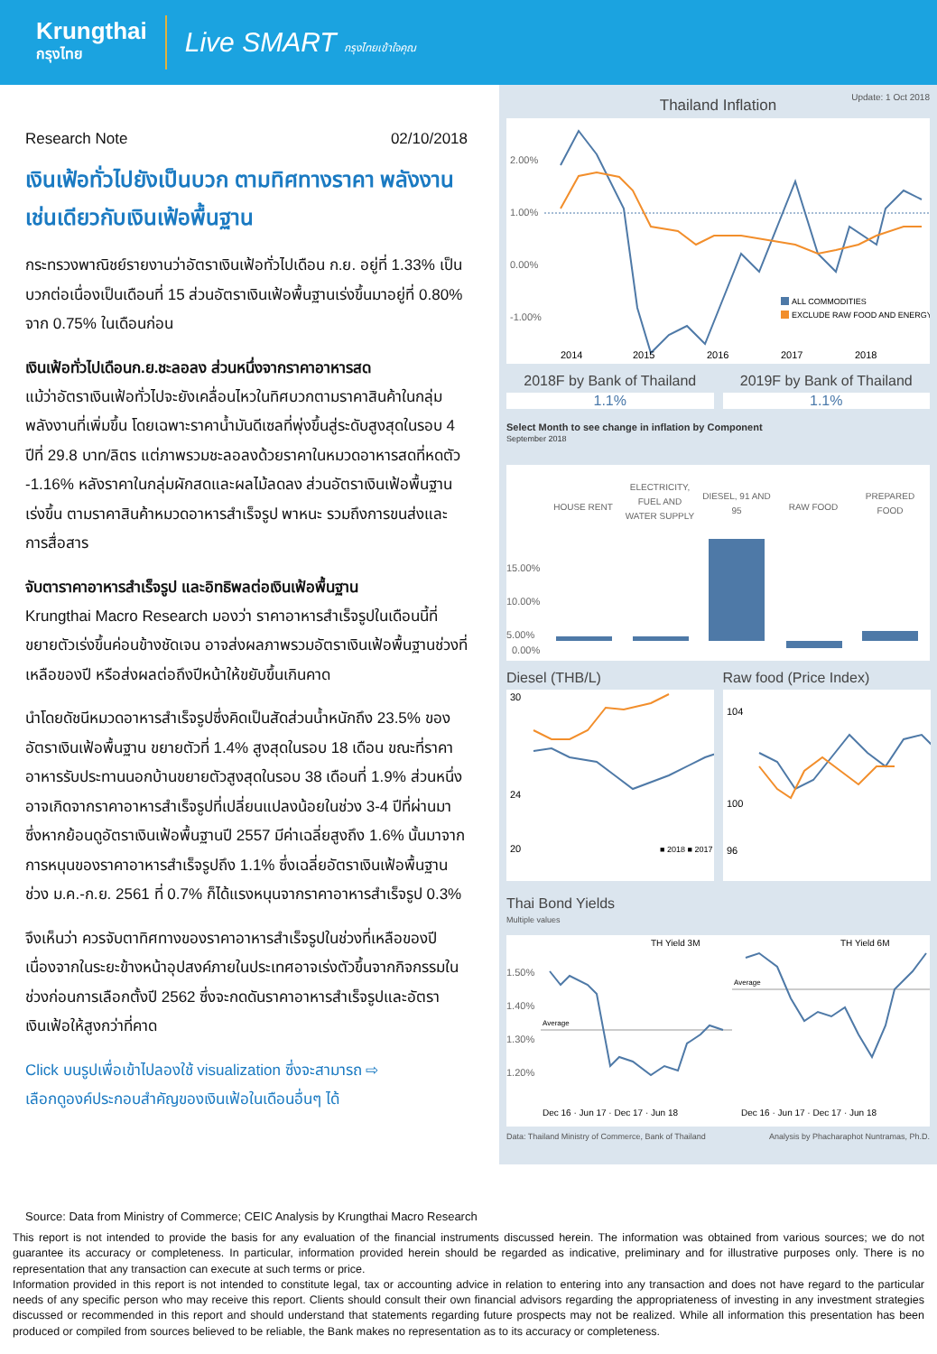Krungthai
กรุงไทย
Live SMART กรุงไทยเข้าใจคุณ
Research Note 02/10/2018
เงินเฟ้อทั่วไปยังเป็นบวก ตามทิศทางราคา พลังงาน เช่นเดียวกับเงินเฟ้อพื้นฐาน
กระทรวงพาณิชย์รายงานว่าอัตราเงินเฟ้อทั่วไปเดือน ก.ย. อยู่ที่ 1.33% เป็นบวกต่อเนื่องเป็นเดือนที่ 15 ส่วนอัตราเงินเฟ้อพื้นฐานเร่งขึ้นมาอยู่ที่ 0.80% จาก 0.75% ในเดือนก่อน
เงินเฟ้อทั่วไปเดือนก.ย.ชะลอลง ส่วนหนึ่งจากราคาอาหารสด
แม้ว่าอัตราเงินเฟ้อทั่วไปจะยังเคลื่อนไหวในทิศบวกตามราคาสินค้าในกลุ่มพลังงานที่เพิ่มขึ้น โดยเฉพาะราคาน้ำมันดีเซลที่พุ่งขึ้นสู่ระดับสูงสุดในรอบ 4 ปีที่ 29.8 บาท/ลิตร แต่ภาพรวมชะลอลงด้วยราคาในหมวดอาหารสดที่หดตัว -1.16% หลังราคาในกลุ่มผักสดและผลไม้ลดลง ส่วนอัตราเงินเฟ้อพื้นฐานเร่งขึ้น ตามราคาสินค้าหมวดอาหารสำเร็จรูป พาหนะ รวมถึงการขนส่งและการสื่อสาร
จับตาราคาอาหารสำเร็จรูป และอิทธิพลต่อเงินเฟ้อพื้นฐาน
Krungthai Macro Research มองว่า ราคาอาหารสำเร็จรูปในเดือนนี้ที่ขยายตัวเร่งขึ้นค่อนข้างชัดเจน อาจส่งผลภาพรวมอัตราเงินเฟ้อพื้นฐานช่วงที่เหลือของปี หรือส่งผลต่อถึงปีหน้าให้ขยับขึ้นเกินคาด
นำโดยดัชนีหมวดอาหารสำเร็จรูปซึ่งคิดเป็นสัดส่วนน้ำหนักถึง 23.5% ของอัตราเงินเฟ้อพื้นฐาน ขยายตัวที่ 1.4% สูงสุดในรอบ 18 เดือน ขณะที่ราคาอาหารรับประทานนอกบ้านขยายตัวสูงสุดในรอบ 38 เดือนที่ 1.9% ส่วนหนึ่งอาจเกิดจากราคาอาหารสำเร็จรูปที่เปลี่ยนแปลงน้อยในช่วง 3-4 ปีที่ผ่านมา ซึ่งหากย้อนดูอัตราเงินเฟ้อพื้นฐานปี 2557 มีค่าเฉลี่ยสูงถึง 1.6% นั้นมาจากการหนุนของราคาอาหารสำเร็จรูปถึง 1.1% ซึ่งเฉลี่ยอัตราเงินเฟ้อพื้นฐานช่วง ม.ค.-ก.ย. 2561 ที่ 0.7% ก็ได้แรงหนุนจากราคาอาหารสำเร็จรูป 0.3%
จึงเห็นว่า ควรจับตาทิศทางของราคาอาหารสำเร็จรูปในช่วงที่เหลือของปี เนื่องจากในระยะข้างหน้าอุปสงค์ภายในประเทศอาจเร่งตัวขึ้นจากกิจกรรมในช่วงก่อนการเลือกตั้งปี 2562 ซึ่งจะกดดันราคาอาหารสำเร็จรูปและอัตราเงินเฟ้อให้สูงกว่าที่คาด
Click บนรูปเพื่อเข้าไปลองใช้ visualization ซึ่งจะสามารถ ⇨
เลือกดูองค์ประกอบสำคัญของเงินเฟ้อในเดือนอื่นๆ ได้
Update: 1 Oct 2018
Thailand Inflation
2.00%
1.00%
0.00%
-1.00%
ALL COMMODITIES
EXCLUDE RAW FOOD AND ENERGY
2014
2015
2016
2017
2018
2018F by Bank of Thailand
1.1%
2019F by Bank of Thailand
1.1%
Select Month to see change in inflation by Component
September 2018
HOUSE RENT
ELECTRICITY,
FUEL AND
WATER SUPPLY
DIESEL, 91 AND
95
RAW FOOD
PREPARED
FOOD
15.00%
10.00%
5.00%
0.00%
Diesel (THB/L) Raw food (Price Index)
30
24
20
■ 2018 ■ 2017
104
100
96
Thai Bond Yields
Multiple values
TH Yield 3M
TH Yield 6M
1.50%
1.40%
1.30%
1.20%
Average
Average
Dec 16 · Jun 17 · Dec 17 · Jun 18
Dec 16 · Jun 17 · Dec 17 · Jun 18
Data: Thailand Ministry of Commerce, Bank of Thailand Analysis by Phacharaphot Nuntramas, Ph.D.
Source: Data from Ministry of Commerce; CEIC Analysis by Krungthai Macro Research
This report is not intended to provide the basis for any evaluation of the financial instruments discussed herein. The information was obtained from various sources; we do not guarantee its accuracy or completeness. In particular, information provided herein should be regarded as indicative, preliminary and for illustrative purposes only. There is no representation that any transaction can execute at such terms or price.
Information provided in this report is not intended to constitute legal, tax or accounting advice in relation to entering into any transaction and does not have regard to the particular needs of any specific person who may receive this report. Clients should consult their own financial advisors regarding the appropriateness of investing in any investment strategies discussed or recommended in this report and should understand that statements regarding future prospects may not be realized. While all information this presentation has been produced or compiled from sources believed to be reliable, the Bank makes no representation as to its accuracy or completeness.